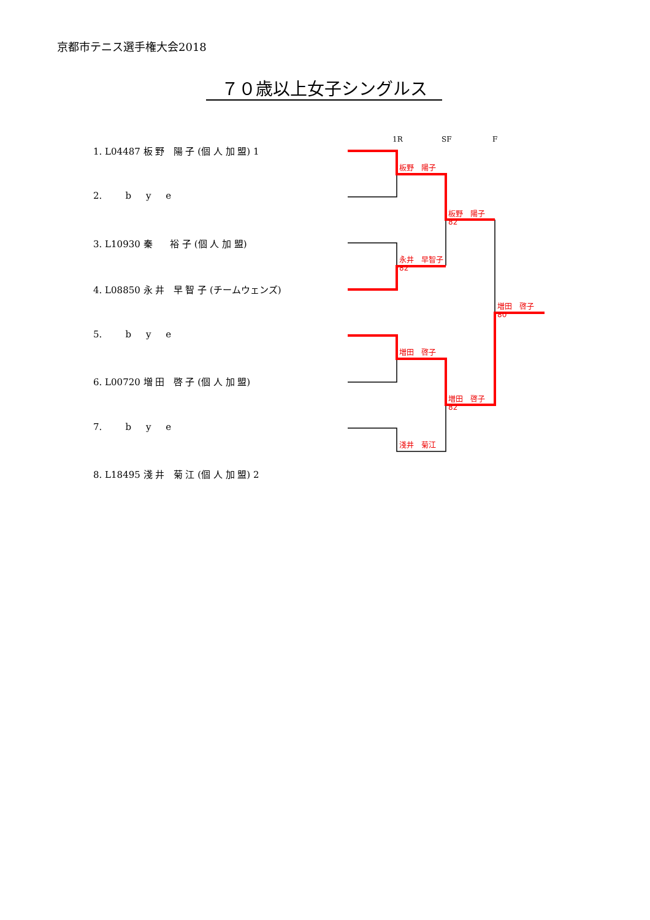京都市テニス選手権大会2018
７０歳以上女子シングルス
1R SF F
1. L04487 板 野 陽 子 (個 人 加 盟) 1
2. b y e
3. L10930 秦 裕 子 (個 人 加 盟)
4. L08850 永 井 早 智 子 (チームウェンズ)
5. b y e
6. L00720 増 田 啓 子 (個 人 加 盟)
7. b y e
8. L18495 淺 井 菊 江 (個 人 加 盟) 2
板野　陽子
板野　陽子
82
永井　早智子
82
増田　啓子
80
増田　啓子
増田　啓子
82
淺井　菊江